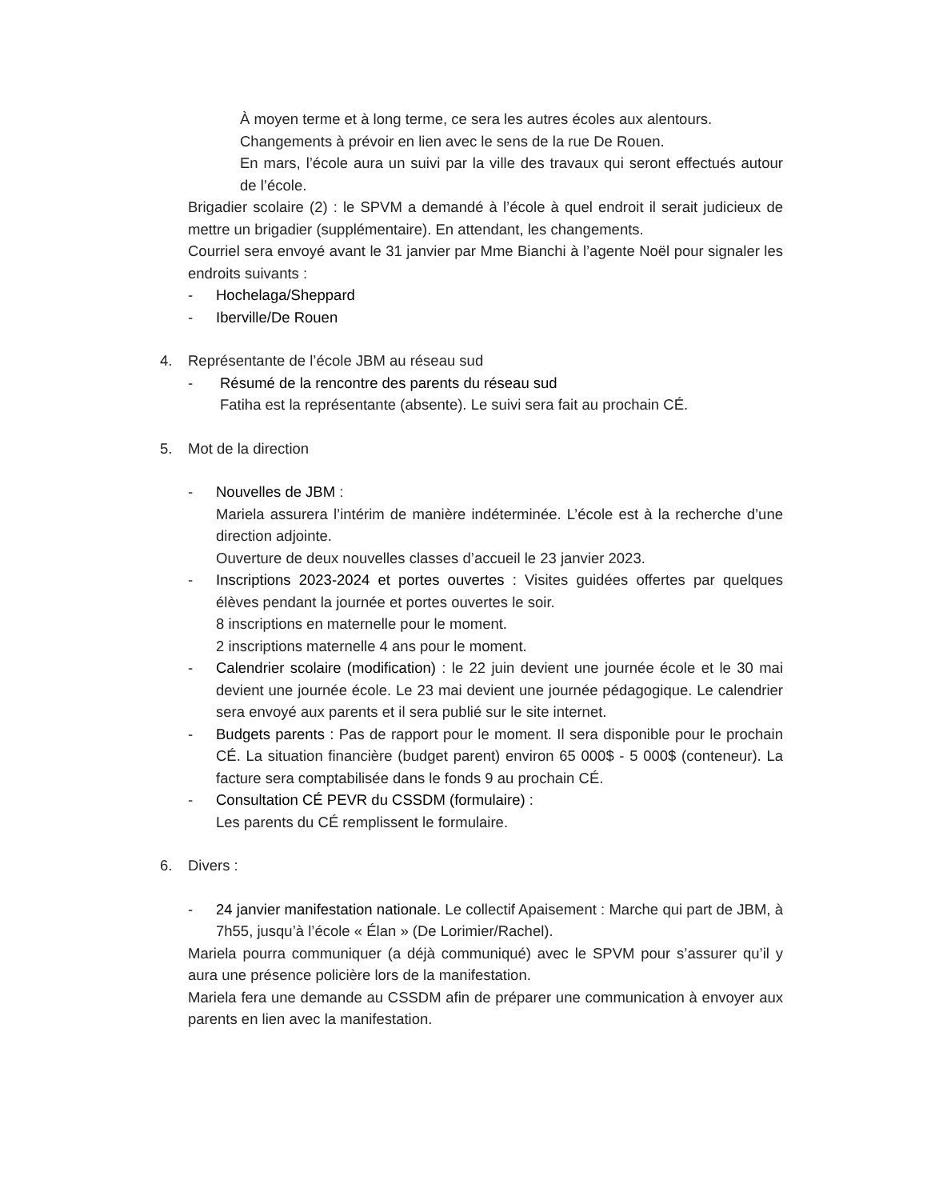À moyen terme et à long terme, ce sera les autres écoles aux alentours.
Changements à prévoir en lien avec le sens de la rue De Rouen.
En mars, l’école aura un suivi par la ville des travaux qui seront effectués autour de l’école.
Brigadier scolaire (2) : le SPVM a demandé à l’école à quel endroit il serait judicieux de mettre un brigadier (supplémentaire). En attendant, les changements.
Courriel sera envoyé avant le 31 janvier par Mme Bianchi à l’agente Noël pour signaler les endroits suivants :
- Hochelaga/Sheppard
- Iberville/De Rouen
4. Représentante de l’école JBM au réseau sud
- Résumé de la rencontre des parents du réseau sud
Fatiha est la représentante (absente). Le suivi sera fait au prochain CÉ.
5. Mot de la direction
- Nouvelles de JBM :
Mariela assurera l’intérim de manière indéterminée. L’école est à la recherche d’une direction adjointe.
Ouverture de deux nouvelles classes d’accueil le 23 janvier 2023.
- Inscriptions 2023-2024 et portes ouvertes : Visites guidées offertes par quelques élèves pendant la journée et portes ouvertes le soir.
8 inscriptions en maternelle pour le moment.
2 inscriptions maternelle 4 ans pour le moment.
- Calendrier scolaire (modification) : le 22 juin devient une journée école et le 30 mai devient une journée école. Le 23 mai devient une journée pédagogique. Le calendrier sera envoyé aux parents et il sera publié sur le site internet.
- Budgets parents : Pas de rapport pour le moment. Il sera disponible pour le prochain CÉ. La situation financière (budget parent) environ 65 000$ - 5 000$ (conteneur). La facture sera comptabilisée dans le fonds 9 au prochain CÉ.
- Consultation CÉ PEVR du CSSDM (formulaire) :
Les parents du CÉ remplissent le formulaire.
6. Divers :
- 24 janvier manifestation nationale. Le collectif Apaisement : Marche qui part de JBM, à 7h55, jusqu’à l’école « Élan » (De Lorimier/Rachel).
Mariela pourra communiquer (a déjà communiqué) avec le SPVM pour s’assurer qu’il y aura une présence policière lors de la manifestation.
Mariela fera une demande au CSSDM afin de préparer une communication à envoyer aux parents en lien avec la manifestation.